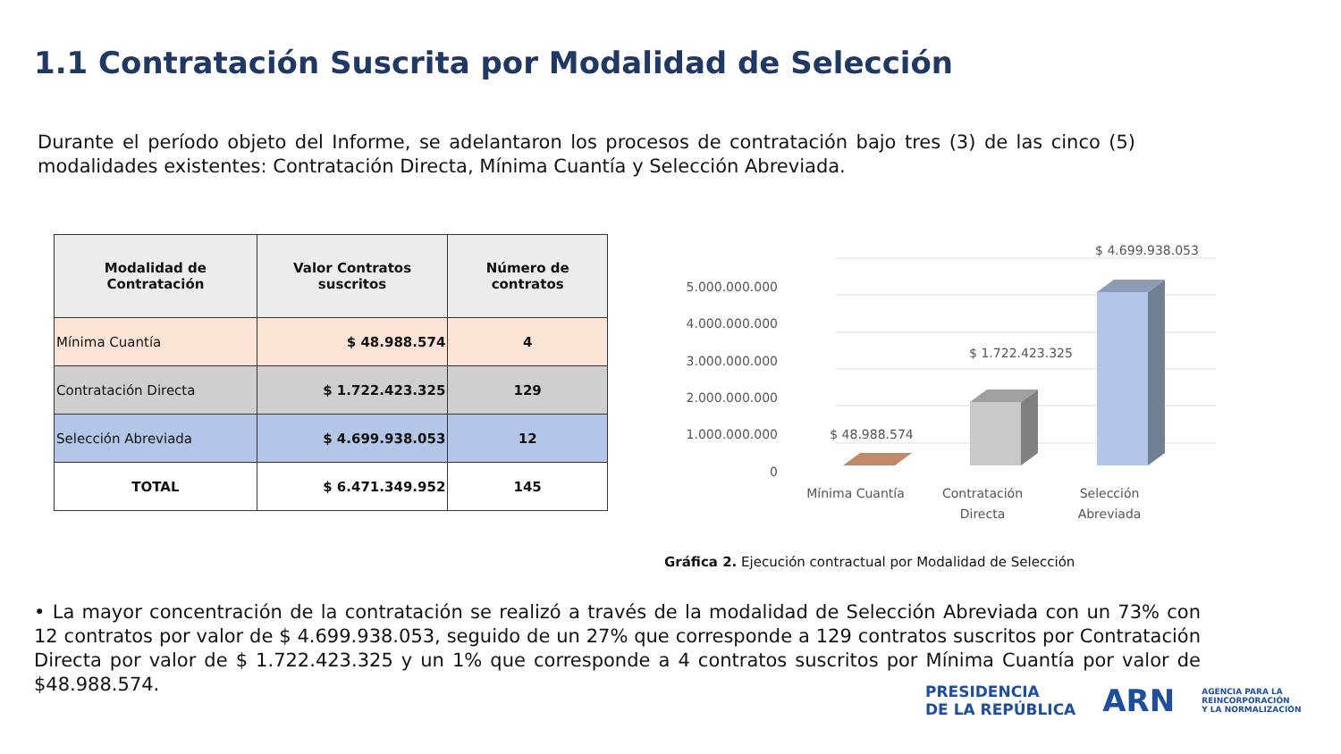1.1 Contratación Suscrita por Modalidad de Selección
Durante el período objeto del Informe, se adelantaron los procesos de contratación bajo tres (3) de las cinco (5) modalidades existentes: Contratación Directa, Mínima Cuantía y Selección Abreviada.
| Modalidad de Contratación | Valor Contratos suscritos | Número de contratos |
| --- | --- | --- |
| Mínima Cuantía | $ 48.988.574 | 4 |
| Contratación Directa | $ 1.722.423.325 | 129 |
| Selección Abreviada | $ 4.699.938.053 | 12 |
| TOTAL | $ 6.471.349.952 | 145 |
5.000.000.000
4.000.000.000
3.000.000.000
2.000.000.000
1.000.000.000
0
$ 48.988.574
$ 1.722.423.325
$ 4.699.938.053
Mínima Cuantía
Contratación
Directa
Selección
Abreviada
Gráfica 2. Ejecución contractual por Modalidad de Selección
• La mayor concentración de la contratación se realizó a través de la modalidad de Selección Abreviada con un 73% con 12 contratos por valor de $ 4.699.938.053, seguido de un 27% que corresponde a 129 contratos suscritos por Contratación Directa por valor de $ 1.722.423.325 y un 1% que corresponde a 4 contratos suscritos por Mínima Cuantía por valor de $48.988.574.
PRESIDENCIA
DE LA REPÚBLICA
ARN
AGENCIA PARA LA
REINCORPORACIÓN
Y LA NORMALIZACIÓN